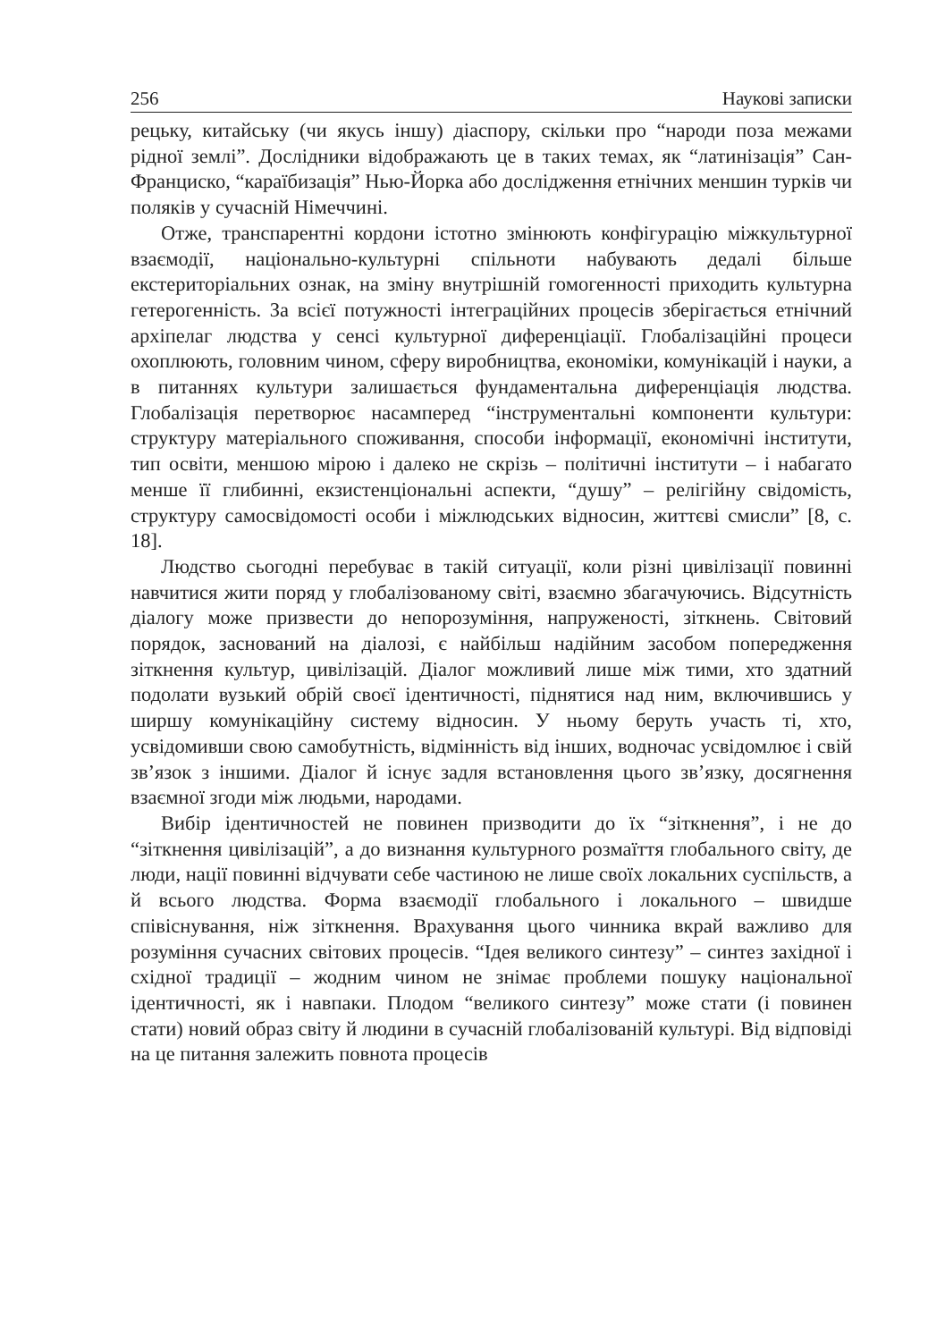256 Наукові записки
рецьку, китайську (чи якусь іншу) діаспору, скільки про “народи поза межами рідної землі”. Дослідники відображають це в таких темах, як “латинізація” Сан-Франциско, “караїбизація” Нью-Йорка або дослідження етнічних меншин турків чи поляків у сучасній Німеччині.
Отже, транспарентні кордони істотно змінюють конфігурацію міжкультурної взаємодії, національно-культурні спільноти набувають дедалі більше екстериторіальних ознак, на зміну внутрішній гомогенності приходить культурна гетерогенність. За всієї потужності інтеграційних процесів зберігається етнічний архіпелаг людства у сенсі культурної диференціації. Глобалізаційні процеси охоплюють, головним чином, сферу виробництва, економіки, комунікацій і науки, а в питаннях культури залишається фундаментальна диференціація людства. Глобалізація перетворює насамперед “інструментальні компоненти культури: структуру матеріального споживання, способи інформації, економічні інститути, тип освіти, меншою мірою і далеко не скрізь – політичні інститути – і набагато менше її глибинні, екзистенціональні аспекти, “душу” – релігійну свідомість, структуру самосвідомості особи і міжлюдських відносин, життєві смисли” [8, с. 18].
Людство сьогодні перебуває в такій ситуації, коли різні цивілізації повинні навчитися жити поряд у глобалізованому світі, взаємно збагачуючись. Відсутність діалогу може призвести до непорозуміння, напруженості, зіткнень. Світовий порядок, заснований на діалозі, є найбільш надійним засобом попередження зіткнення культур, цивілізацій. Діалог можливий лише між тими, хто здатний подолати вузький обрій своєї ідентичності, піднятися над ним, включившись у ширшу комунікаційну систему відносин. У ньому беруть участь ті, хто, усвідомивши свою самобутність, відмінність від інших, водночас усвідомлює і свій зв’язок з іншими. Діалог й існує задля встановлення цього зв’язку, досягнення взаємної згоди між людьми, народами.
Вибір ідентичностей не повинен призводити до їх “зіткнення”, і не до “зіткнення цивілізацій”, а до визнання культурного розмаїття глобального світу, де люди, нації повинні відчувати себе частиною не лише своїх локальних суспільств, а й всього людства. Форма взаємодії глобального і локального – швидше співіснування, ніж зіткнення. Врахування цього чинника вкрай важливо для розуміння сучасних світових процесів. “Ідея великого синтезу” – синтез західної і східної традиції – жодним чином не знімає проблеми пошуку національної ідентичності, як і навпаки. Плодом “великого синтезу” може стати (і повинен стати) новий образ світу й людини в сучасній глобалізованій культурі. Від відповіді на це питання залежить повнота процесів